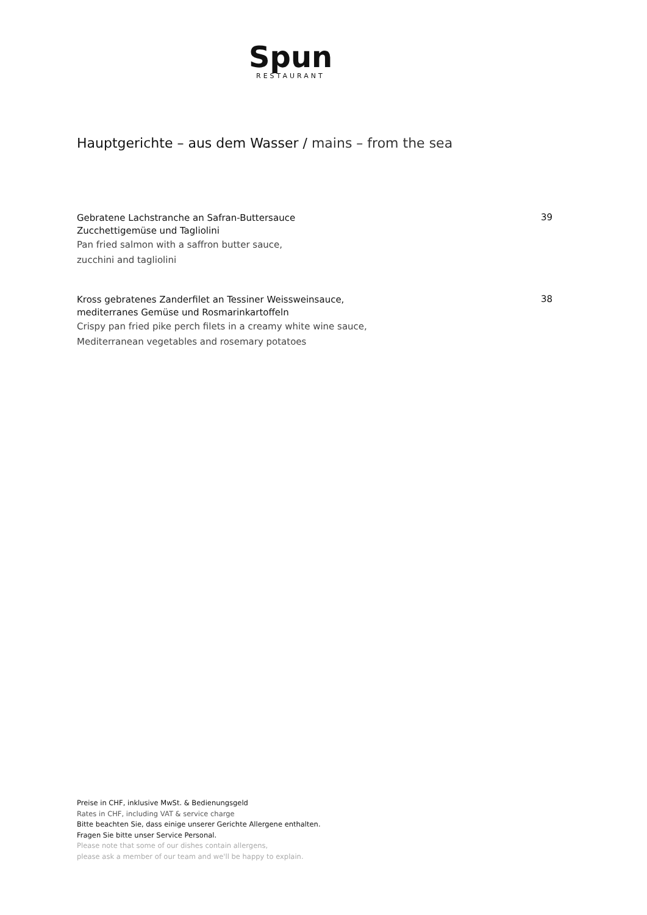Spun
RESTAURANT
Hauptgerichte – aus dem Wasser / mains – from the sea
Gebratene Lachstranche an Safran-Buttersauce
Zucchettigemüse und Tagliolini
39
Pan fried salmon with a saffron butter sauce,
zucchini and tagliolini
Kross gebratenes Zanderfilet an Tessiner Weissweinsauce,
mediterranes Gemüse und Rosmarinkartoffeln
38
Crispy pan fried pike perch filets in a creamy white wine sauce,
Mediterranean vegetables and rosemary potatoes
Preise in CHF, inklusive MwSt. & Bedienungsgeld
Rates in CHF, including VAT & service charge
Bitte beachten Sie, dass einige unserer Gerichte Allergene enthalten.
Fragen Sie bitte unser Service Personal.
Please note that some of our dishes contain allergens,
please ask a member of our team and we'll be happy to explain.